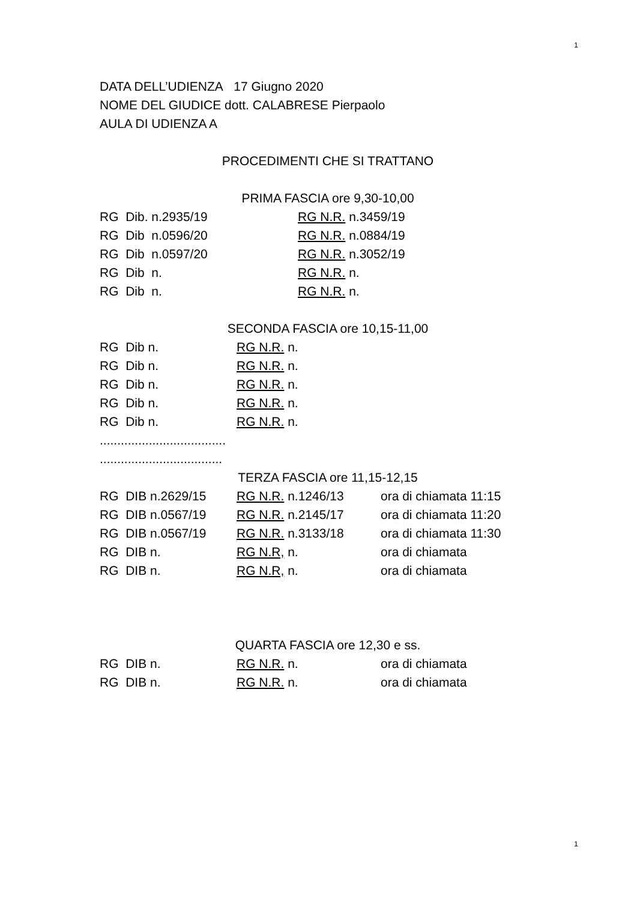1
DATA DELL’UDIENZA 17 Giugno 2020
NOME DEL GIUDICE dott. CALABRESE Pierpaolo
AULA DI UDIENZA A
PROCEDIMENTI CHE SI TRATTANO
PRIMA FASCIA ore 9,30-10,00
RG Dib. n.2935/19 RG N.R. n.3459/19
RG Dib n.0596/20 RG N.R. n.0884/19
RG Dib n.0597/20 RG N.R. n.3052/19
RG Dib n. RG N.R. n.
RG Dib n. RG N.R. n.
SECONDA FASCIA ore 10,15-11,00
RG Dib n. RG N.R. n.
RG Dib n. RG N.R. n.
RG Dib n. RG N.R. n.
RG Dib n. RG N.R. n.
RG Dib n. RG N.R. n.
....................................
...................................
TERZA FASCIA ore 11,15-12,15
RG DIB n.2629/15 RG N.R. n.1246/13 ora di chiamata 11:15
RG DIB n.0567/19 RG N.R. n.2145/17 ora di chiamata 11:20
RG DIB n.0567/19 RG N.R. n.3133/18 ora di chiamata 11:30
RG DIB n. RG N.R, n. ora di chiamata
RG DIB n. RG N.R, n. ora di chiamata
QUARTA FASCIA ore 12,30 e ss.
RG DIB n. RG N.R. n. ora di chiamata
RG DIB n. RG N.R. n. ora di chiamata
1